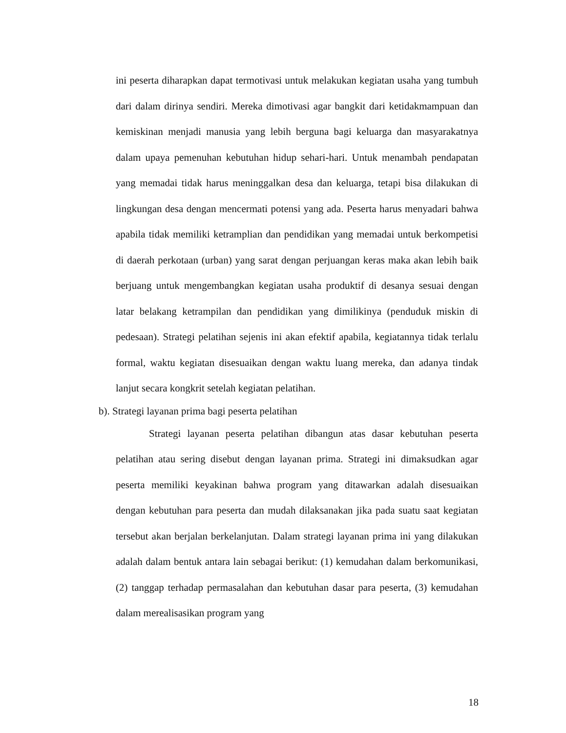ini peserta diharapkan dapat termotivasi untuk melakukan kegiatan usaha yang tumbuh dari dalam dirinya sendiri. Mereka dimotivasi agar bangkit dari ketidakmampuan dan kemiskinan menjadi manusia yang lebih berguna bagi keluarga dan masyarakatnya dalam upaya pemenuhan kebutuhan hidup sehari-hari. Untuk menambah pendapatan yang memadai tidak harus meninggalkan desa dan keluarga, tetapi bisa dilakukan di lingkungan desa dengan mencermati potensi yang ada. Peserta harus menyadari bahwa apabila tidak memiliki ketramplian dan pendidikan yang memadai untuk berkompetisi di daerah perkotaan (urban) yang sarat dengan perjuangan keras maka akan lebih baik berjuang untuk mengembangkan kegiatan usaha produktif di desanya sesuai dengan latar belakang ketrampilan dan pendidikan yang dimilikinya (penduduk miskin di pedesaan). Strategi pelatihan sejenis ini akan efektif apabila, kegiatannya tidak terlalu formal, waktu kegiatan disesuaikan dengan waktu luang mereka, dan adanya tindak lanjut secara kongkrit setelah kegiatan pelatihan.
b). Strategi layanan prima bagi peserta pelatihan
Strategi layanan peserta pelatihan dibangun atas dasar kebutuhan peserta pelatihan atau sering disebut dengan layanan prima. Strategi ini dimaksudkan agar peserta memiliki keyakinan bahwa program yang ditawarkan adalah disesuaikan dengan kebutuhan para peserta dan mudah dilaksanakan jika pada suatu saat kegiatan tersebut akan berjalan berkelanjutan. Dalam strategi layanan prima ini yang dilakukan adalah dalam bentuk antara lain sebagai berikut: (1) kemudahan dalam berkomunikasi, (2) tanggap terhadap permasalahan dan kebutuhan dasar para peserta, (3) kemudahan dalam merealisasikan program yang
18